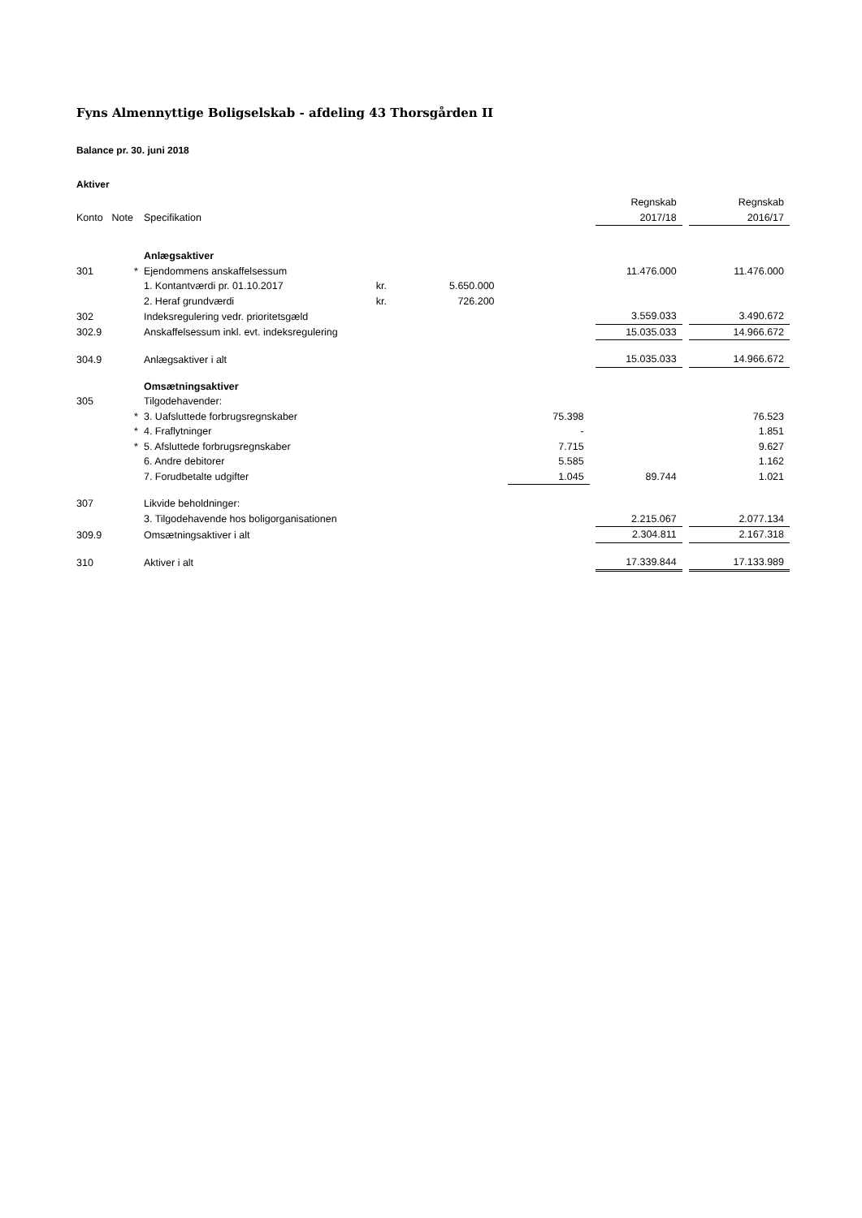Fyns Almennyttige Boligselskab - afdeling 43 Thorsgården II
Balance pr. 30. juni 2018
Aktiver
| | | | | | | | | Regnskab | | Regnskab |
| Konto | Note | Specifikation | | | | | | 2017/18 | | 2016/17 |
| | | Anlægsaktiver | | | | | | | | |
| 301 | * | Ejendommens anskaffelsessum | | | | | | 11.476.000 | | 11.476.000 |
| | | 1. Kontantværdi pr. 01.10.2017 | kr. | 5.650.000 | | | | | | |
| | | 2. Heraf grundværdi | kr. | 726.200 | | | | | | |
| 302 | | Indeksregulering vedr. prioritetsgæld | | | | | | 3.559.033 | | 3.490.672 |
| 302.9 | | Anskaffelsessum inkl. evt. indeksregulering | | | | | | 15.035.033 | | 14.966.672 |
| 304.9 | | Anlægsaktiver i alt | | | | | | 15.035.033 | | 14.966.672 |
| | | Omsætningsaktiver | | | | | | | | |
| 305 | | Tilgodehavender: | | | | | | | | |
| | * | 3. Uafsluttede forbrugsregnskaber | | | | 75.398 | | | | 76.523 |
| | * | 4. Fraflytninger | | | | - | | | | 1.851 |
| | * | 5. Afsluttede forbrugsregnskaber | | | | 7.715 | | | | 9.627 |
| | | 6. Andre debitorer | | | | 5.585 | | | | 1.162 |
| | | 7. Forudbetalte udgifter | | | | 1.045 | | 89.744 | | 1.021 |
| 307 | | Likvide beholdninger: | | | | | | | | |
| | | 3. Tilgodehavende hos boligorganisationen | | | | | | 2.215.067 | | 2.077.134 |
| 309.9 | | Omsætningsaktiver i alt | | | | | | 2.304.811 | | 2.167.318 |
| 310 | | Aktiver i alt | | | | | | 17.339.844 | | 17.133.989 |